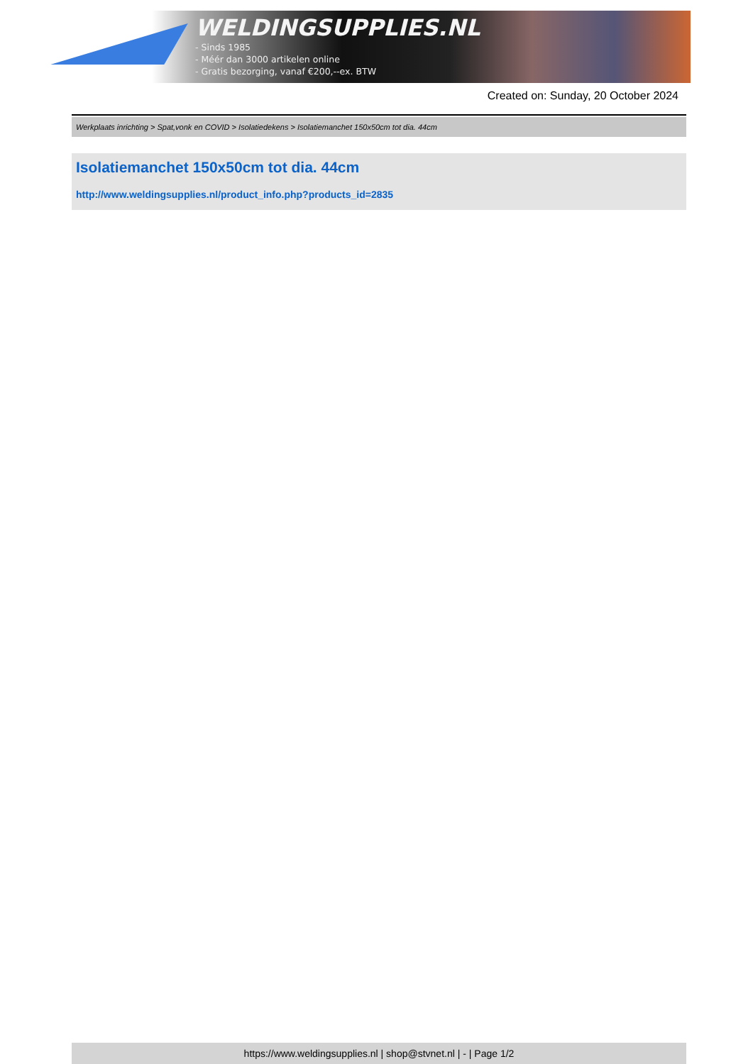WELDINGSUPPLIES.NL
- Sinds 1985
- Méér dan 3000 artikelen online
- Gratis bezorging, vanaf €200,--ex. BTW
Created on: Sunday, 20 October 2024
Werkplaats inrichting > Spat,vonk en COVID > Isolatiedekens > Isolatiemanchet 150x50cm tot dia. 44cm
Isolatiemanchet 150x50cm tot dia. 44cm
http://www.weldingsupplies.nl/product_info.php?products_id=2835
https://www.weldingsupplies.nl | shop@stvnet.nl | - | Page 1/2